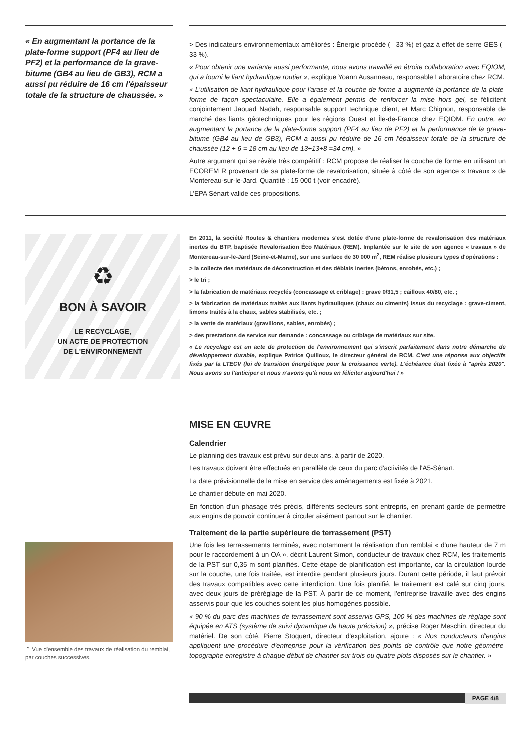« En augmentant la portance de la plate-forme support (PF4 au lieu de PF2) et la performance de la grave-bitume (GB4 au lieu de GB3), RCM a aussi pu réduire de 16 cm l'épaisseur totale de la structure de chaussée. »
> Des indicateurs environnementaux améliorés : Énergie procédé (– 33 %) et gaz à effet de serre GES (– 33 %).
« Pour obtenir une variante aussi performante, nous avons travaillé en étroite collaboration avec EQIOM, qui a fourni le liant hydraulique routier », explique Yoann Ausanneau, responsable Laboratoire chez RCM.
« L'utilisation de liant hydraulique pour l'arase et la couche de forme a augmenté la portance de la plate-forme de façon spectaculaire. Elle a également permis de renforcer la mise hors gel, se félicitent conjointement Jaouad Nadah, responsable support technique client, et Marc Chignon, responsable de marché des liants géotechniques pour les régions Ouest et Île-de-France chez EQIOM. En outre, en augmentant la portance de la plate-forme support (PF4 au lieu de PF2) et la performance de la grave-bitume (GB4 au lieu de GB3), RCM a aussi pu réduire de 16 cm l'épaisseur totale de la structure de chaussée (12 + 6 = 18 cm au lieu de 13+13+8 =34 cm). »
Autre argument qui se révèle très compétitif : RCM propose de réaliser la couche de forme en utilisant un ECOREM R provenant de sa plate-forme de revalorisation, située à côté de son agence « travaux » de Montereau-sur-le-Jard. Quantité : 15 000 t (voir encadré).
L'EPA Sénart valide ces propositions.
♻
BON À SAVOIR
LE RECYCLAGE,
UN ACTE DE PROTECTION
DE L'ENVIRONNEMENT
En 2011, la société Routes & chantiers modernes s'est dotée d'une plate-forme de revalorisation des matériaux inertes du BTP, baptisée Revalorisation Éco Matériaux (REM). Implantée sur le site de son agence « travaux » de Montereau-sur-le-Jard (Seine-et-Marne), sur une surface de 30 000 m<sup>2</sup>, REM réalise plusieurs types d'opérations :
> la collecte des matériaux de déconstruction et des déblais inertes (bétons, enrobés, etc.) ;
> le tri ;
> la fabrication de matériaux recyclés (concassage et criblage) : grave 0/31,5 ; cailloux 40/80, etc. ;
> la fabrication de matériaux traités aux liants hydrauliques (chaux ou ciments) issus du recyclage : grave-ciment, limons traités à la chaux, sables stabilisés, etc. ;
> la vente de matériaux (gravillons, sables, enrobés) ;
> des prestations de service sur demande : concassage ou criblage de matériaux sur site.
« Le recyclage est un acte de protection de l'environnement qui s'inscrit parfaitement dans notre démarche de développement durable, explique Patrice Quilloux, le directeur général de RCM. C'est une réponse aux objectifs fixés par la LTECV (loi de transition énergétique pour la croissance verte). L'échéance était fixée à "après 2020". Nous avons su l'anticiper et nous n'avons qu'à nous en féliciter aujourd'hui ! »
⌃ Vue d'ensemble des travaux de réalisation du remblai, par couches successives.
MISE EN ŒUVRE
Calendrier
Le planning des travaux est prévu sur deux ans, à partir de 2020.
Les travaux doivent être effectués en parallèle de ceux du parc d'activités de l'A5-Sénart.
La date prévisionnelle de la mise en service des aménagements est fixée à 2021.
Le chantier débute en mai 2020.
En fonction d'un phasage très précis, différents secteurs sont entrepris, en prenant garde de permettre aux engins de pouvoir continuer à circuler aisément partout sur le chantier.
Traitement de la partie supérieure de terrassement (PST)
Une fois les terrassements terminés, avec notamment la réalisation d'un remblai « d'une hauteur de 7 m pour le raccordement à un OA », décrit Laurent Simon, conducteur de travaux chez RCM, les traitements de la PST sur 0,35 m sont planifiés. Cette étape de planification est importante, car la circulation lourde sur la couche, une fois traitée, est interdite pendant plusieurs jours. Durant cette période, il faut prévoir des travaux compatibles avec cette interdiction. Une fois planifié, le traitement est calé sur cinq jours, avec deux jours de préréglage de la PST. À partir de ce moment, l'entreprise travaille avec des engins asservis pour que les couches soient les plus homogènes possible.
« 90 % du parc des machines de terrassement sont asservis GPS, 100 % des machines de réglage sont équipée en ATS (système de suivi dynamique de haute précision) », précise Roger Meschin, directeur du matériel. De son côté, Pierre Stoquert, directeur d'exploitation, ajoute : « Nos conducteurs d'engins appliquent une procédure d'entreprise pour la vérification des points de contrôle que notre géomètre-topographe enregistre à chaque début de chantier sur trois ou quatre plots disposés sur le chantier. »
PAGE 4/8